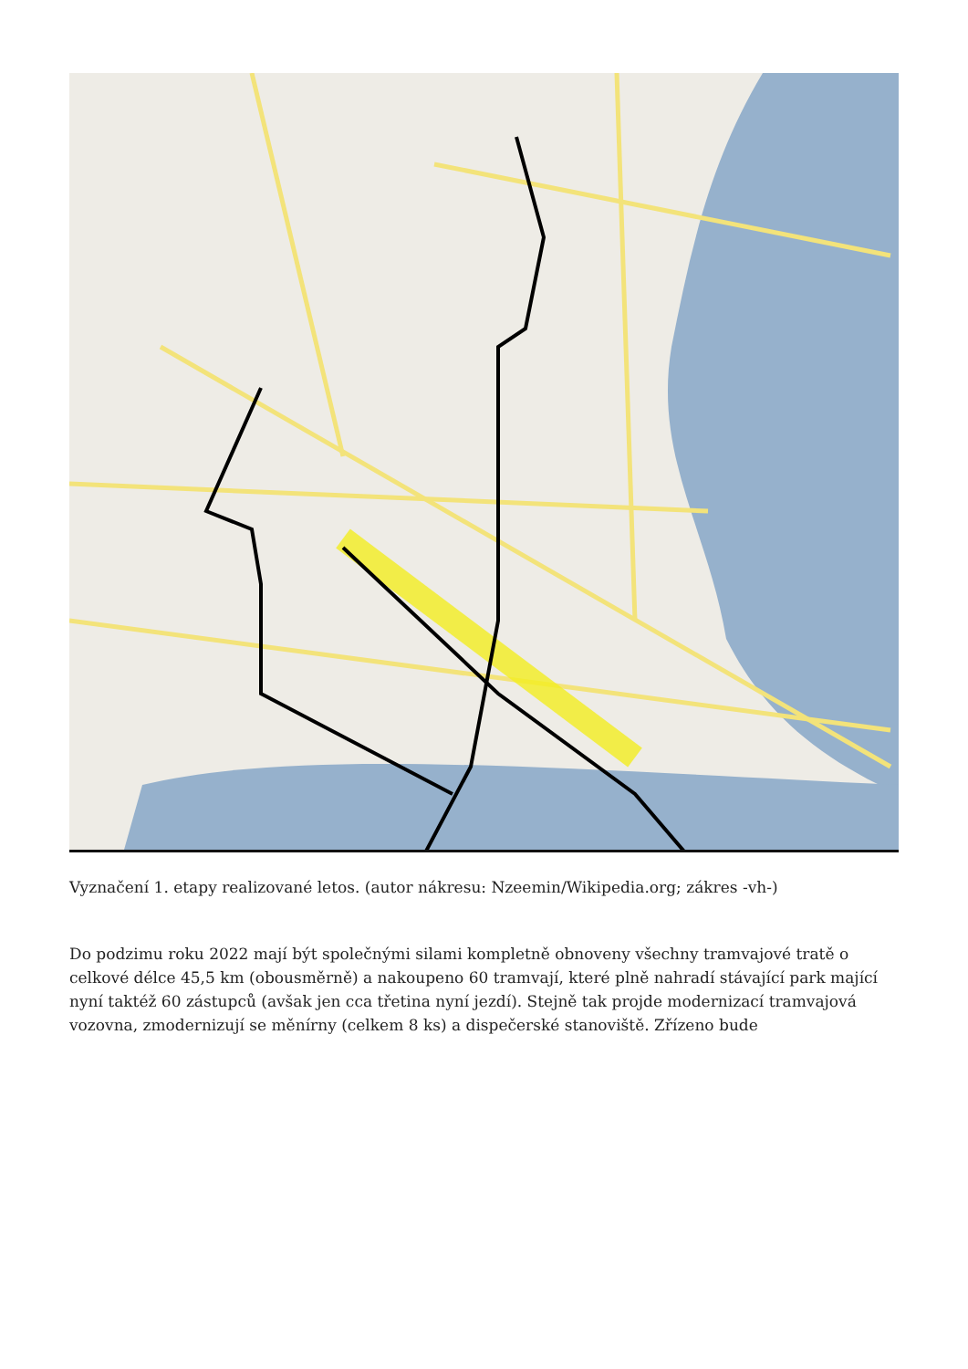Vyznačení 1. etapy realizované letos. (autor nákresu: Nzeemin/Wikipedia.org; zákres -vh-)
Do podzimu roku 2022 mají být společnými silami kompletně obnoveny všechny tramvajové tratě o celkové délce 45,5 km (obousměrně) a nakoupeno 60 tramvají, které plně nahradí stávající park mající nyní taktéž 60 zástupců (avšak jen cca třetina nyní jezdí). Stejně tak projde modernizací tramvajová vozovna, zmodernizují se měnírny (celkem 8 ks) a dispečerské stanoviště. Zřízeno bude